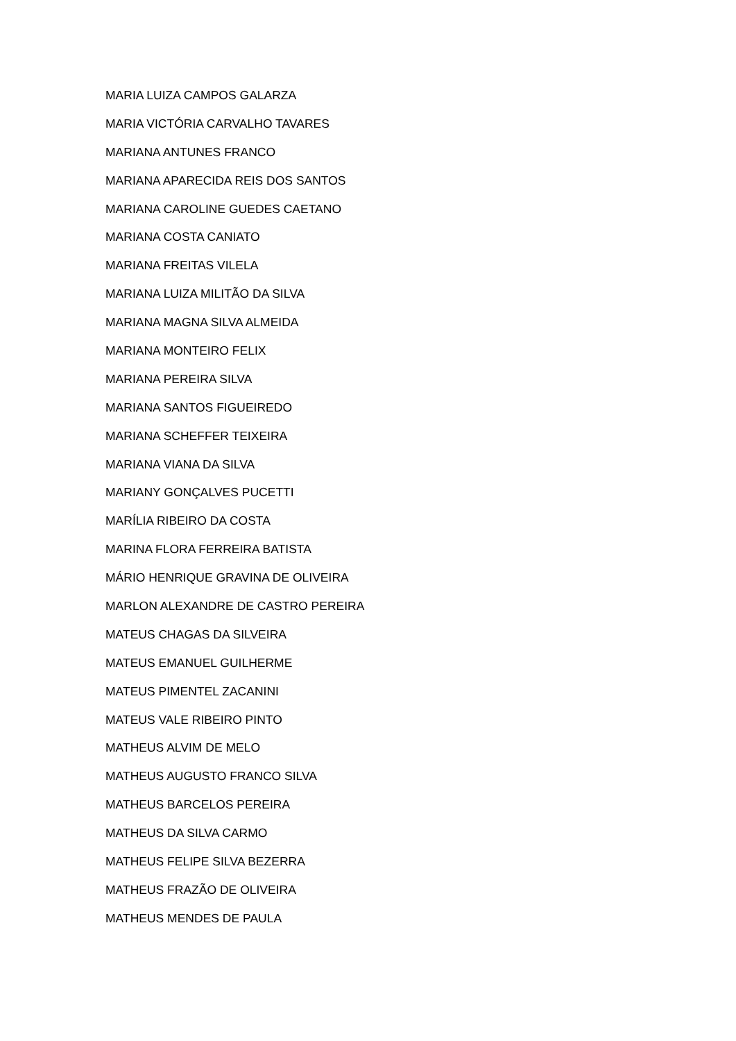MARIA LUIZA CAMPOS GALARZA
MARIA VICTÓRIA CARVALHO TAVARES
MARIANA ANTUNES FRANCO
MARIANA APARECIDA REIS DOS SANTOS
MARIANA CAROLINE GUEDES CAETANO
MARIANA COSTA CANIATO
MARIANA FREITAS VILELA
MARIANA LUIZA MILITÃO DA SILVA
MARIANA MAGNA SILVA ALMEIDA
MARIANA MONTEIRO FELIX
MARIANA PEREIRA SILVA
MARIANA SANTOS FIGUEIREDO
MARIANA SCHEFFER TEIXEIRA
MARIANA VIANA DA SILVA
MARIANY GONÇALVES PUCETTI
MARÍLIA RIBEIRO DA COSTA
MARINA FLORA FERREIRA BATISTA
MÁRIO HENRIQUE GRAVINA DE OLIVEIRA
MARLON ALEXANDRE DE CASTRO PEREIRA
MATEUS CHAGAS DA SILVEIRA
MATEUS EMANUEL GUILHERME
MATEUS PIMENTEL ZACANINI
MATEUS VALE RIBEIRO PINTO
MATHEUS ALVIM DE MELO
MATHEUS AUGUSTO FRANCO SILVA
MATHEUS BARCELOS PEREIRA
MATHEUS DA SILVA CARMO
MATHEUS FELIPE SILVA BEZERRA
MATHEUS FRAZÃO DE OLIVEIRA
MATHEUS MENDES DE PAULA